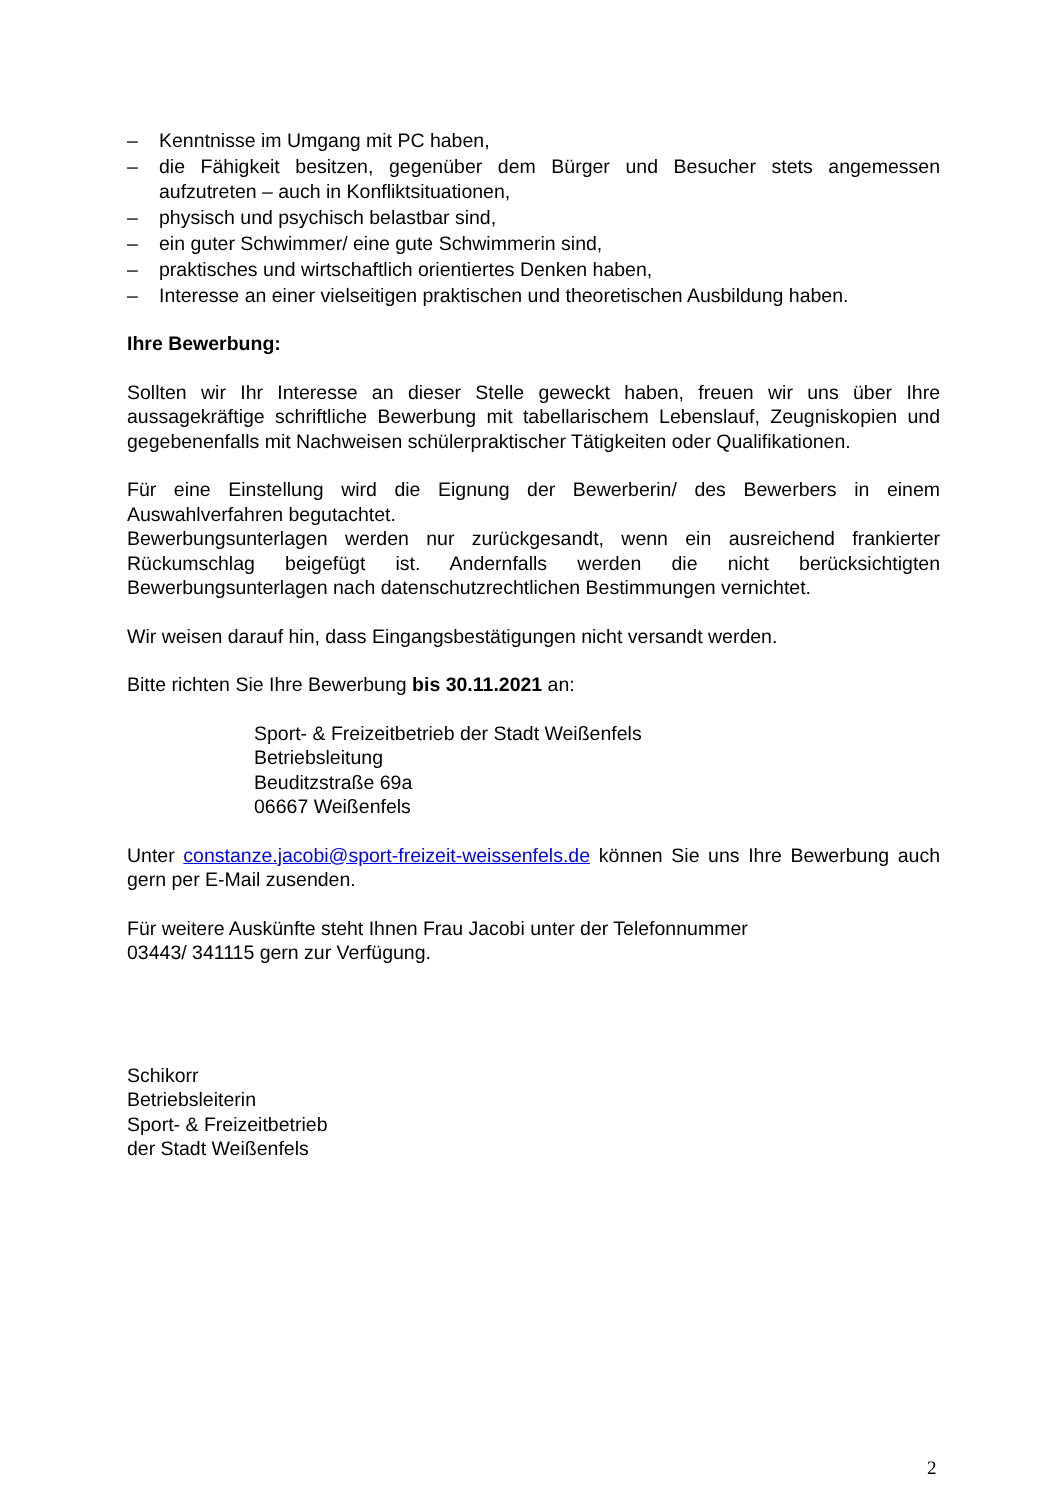– Kenntnisse im Umgang mit PC haben,
– die Fähigkeit besitzen, gegenüber dem Bürger und Besucher stets angemessen aufzutreten – auch in Konfliktsituationen,
– physisch und psychisch belastbar sind,
– ein guter Schwimmer/ eine gute Schwimmerin sind,
– praktisches und wirtschaftlich orientiertes Denken haben,
– Interesse an einer vielseitigen praktischen und theoretischen Ausbildung haben.
Ihre Bewerbung:
Sollten wir Ihr Interesse an dieser Stelle geweckt haben, freuen wir uns über Ihre aussagekräftige schriftliche Bewerbung mit tabellarischem Lebenslauf, Zeugniskopien und gegebenenfalls mit Nachweisen schülerpraktischer Tätigkeiten oder Qualifikationen.
Für eine Einstellung wird die Eignung der Bewerberin/ des Bewerbers in einem Auswahlverfahren begutachtet.
Bewerbungsunterlagen werden nur zurückgesandt, wenn ein ausreichend frankierter Rückumschlag beigefügt ist. Andernfalls werden die nicht berücksichtigten Bewerbungsunterlagen nach datenschutzrechtlichen Bestimmungen vernichtet.
Wir weisen darauf hin, dass Eingangsbestätigungen nicht versandt werden.
Bitte richten Sie Ihre Bewerbung bis 30.11.2021 an:
Sport- & Freizeitbetrieb der Stadt Weißenfels
Betriebsleitung
Beuditzstraße 69a
06667 Weißenfels
Unter constanze.jacobi@sport-freizeit-weissenfels.de können Sie uns Ihre Bewerbung auch gern per E-Mail zusenden.
Für weitere Auskünfte steht Ihnen Frau Jacobi unter der Telefonnummer
03443/ 341115 gern zur Verfügung.
Schikorr
Betriebsleiterin
Sport- & Freizeitbetrieb
der Stadt Weißenfels
2